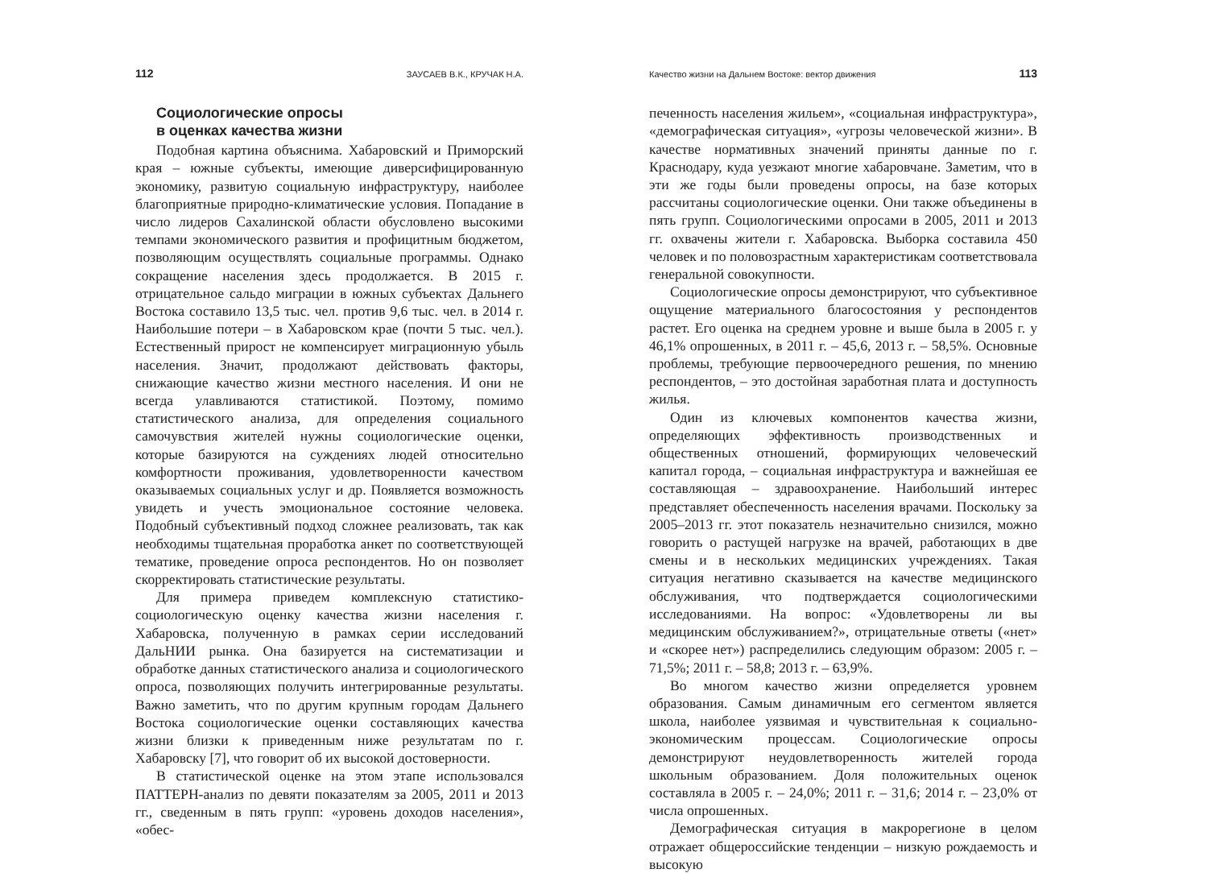112 ЗАУСАЕВ В.К., КРУЧАК Н.А.
Социологические опросы
в оценках качества жизни
Подобная картина объяснима. Хабаровский и Приморский края – южные субъекты, имеющие диверсифицированную экономику, развитую социальную инфраструктуру, наиболее благоприятные природно-климатические условия. Попадание в число лидеров Сахалинской области обусловлено высокими темпами экономического развития и профицитным бюджетом, позволяющим осуществлять социальные программы. Однако сокращение населения здесь продолжается. В 2015 г. отрицательное сальдо миграции в южных субъектах Дальнего Востока составило 13,5 тыс. чел. против 9,6 тыс. чел. в 2014 г. Наибольшие потери – в Хабаровском крае (почти 5 тыс. чел.). Естественный прирост не компенсирует миграционную убыль населения. Значит, продолжают действовать факторы, снижающие качество жизни местного населения. И они не всегда улавливаются статистикой. Поэтому, помимо статистического анализа, для определения социального самочувствия жителей нужны социологические оценки, которые базируются на суждениях людей относительно комфортности проживания, удовлетворенности качеством оказываемых социальных услуг и др. Появляется возможность увидеть и учесть эмоциональное состояние человека. Подобный субъективный подход сложнее реализовать, так как необходимы тщательная проработка анкет по соответствующей тематике, проведение опроса респондентов. Но он позволяет скорректировать статистические результаты.
Для примера приведем комплексную статистико-социологическую оценку качества жизни населения г. Хабаровска, полученную в рамках серии исследований ДальНИИ рынка. Она базируется на систематизации и обработке данных статистического анализа и социологического опроса, позволяющих получить интегрированные результаты. Важно заметить, что по другим крупным городам Дальнего Востока социологические оценки составляющих качества жизни близки к приведенным ниже результатам по г. Хабаровску [7], что говорит об их высокой достоверности.
В статистической оценке на этом этапе использовался ПАТТЕРН-анализ по девяти показателям за 2005, 2011 и 2013 гг., сведенным в пять групп: «уровень доходов населения», «обес-
Качество жизни на Дальнем Востоке: вектор движения 113
печенность населения жильем», «социальная инфраструктура», «демографическая ситуация», «угрозы человеческой жизни». В качестве нормативных значений приняты данные по г. Краснодару, куда уезжают многие хабаровчане. Заметим, что в эти же годы были проведены опросы, на базе которых рассчитаны социологические оценки. Они также объединены в пять групп. Социологическими опросами в 2005, 2011 и 2013 гг. охвачены жители г. Хабаровска. Выборка составила 450 человек и по половозрастным характеристикам соответствовала генеральной совокупности.
Социологические опросы демонстрируют, что субъективное ощущение материального благосостояния у респондентов растет. Его оценка на среднем уровне и выше была в 2005 г. у 46,1% опрошенных, в 2011 г. – 45,6, 2013 г. – 58,5%. Основные проблемы, требующие первоочередного решения, по мнению респондентов, – это достойная заработная плата и доступность жилья.
Один из ключевых компонентов качества жизни, определяющих эффективность производственных и общественных отношений, формирующих человеческий капитал города, – социальная инфраструктура и важнейшая ее составляющая – здравоохранение. Наибольший интерес представляет обеспеченность населения врачами. Поскольку за 2005–2013 гг. этот показатель незначительно снизился, можно говорить о растущей нагрузке на врачей, работающих в две смены и в нескольких медицинских учреждениях. Такая ситуация негативно сказывается на качестве медицинского обслуживания, что подтверждается социологическими исследованиями. На вопрос: «Удовлетворены ли вы медицинским обслуживанием?», отрицательные ответы («нет» и «скорее нет») распределились следующим образом: 2005 г. – 71,5%; 2011 г. – 58,8; 2013 г. – 63,9%.
Во многом качество жизни определяется уровнем образования. Самым динамичным его сегментом является школа, наиболее уязвимая и чувствительная к социально-экономическим процессам. Социологические опросы демонстрируют неудовлетворенность жителей города школьным образованием. Доля положительных оценок составляла в 2005 г. – 24,0%; 2011 г. – 31,6; 2014 г. – 23,0% от числа опрошенных.
Демографическая ситуация в макрорегионе в целом отражает общероссийские тенденции – низкую рождаемость и высокую